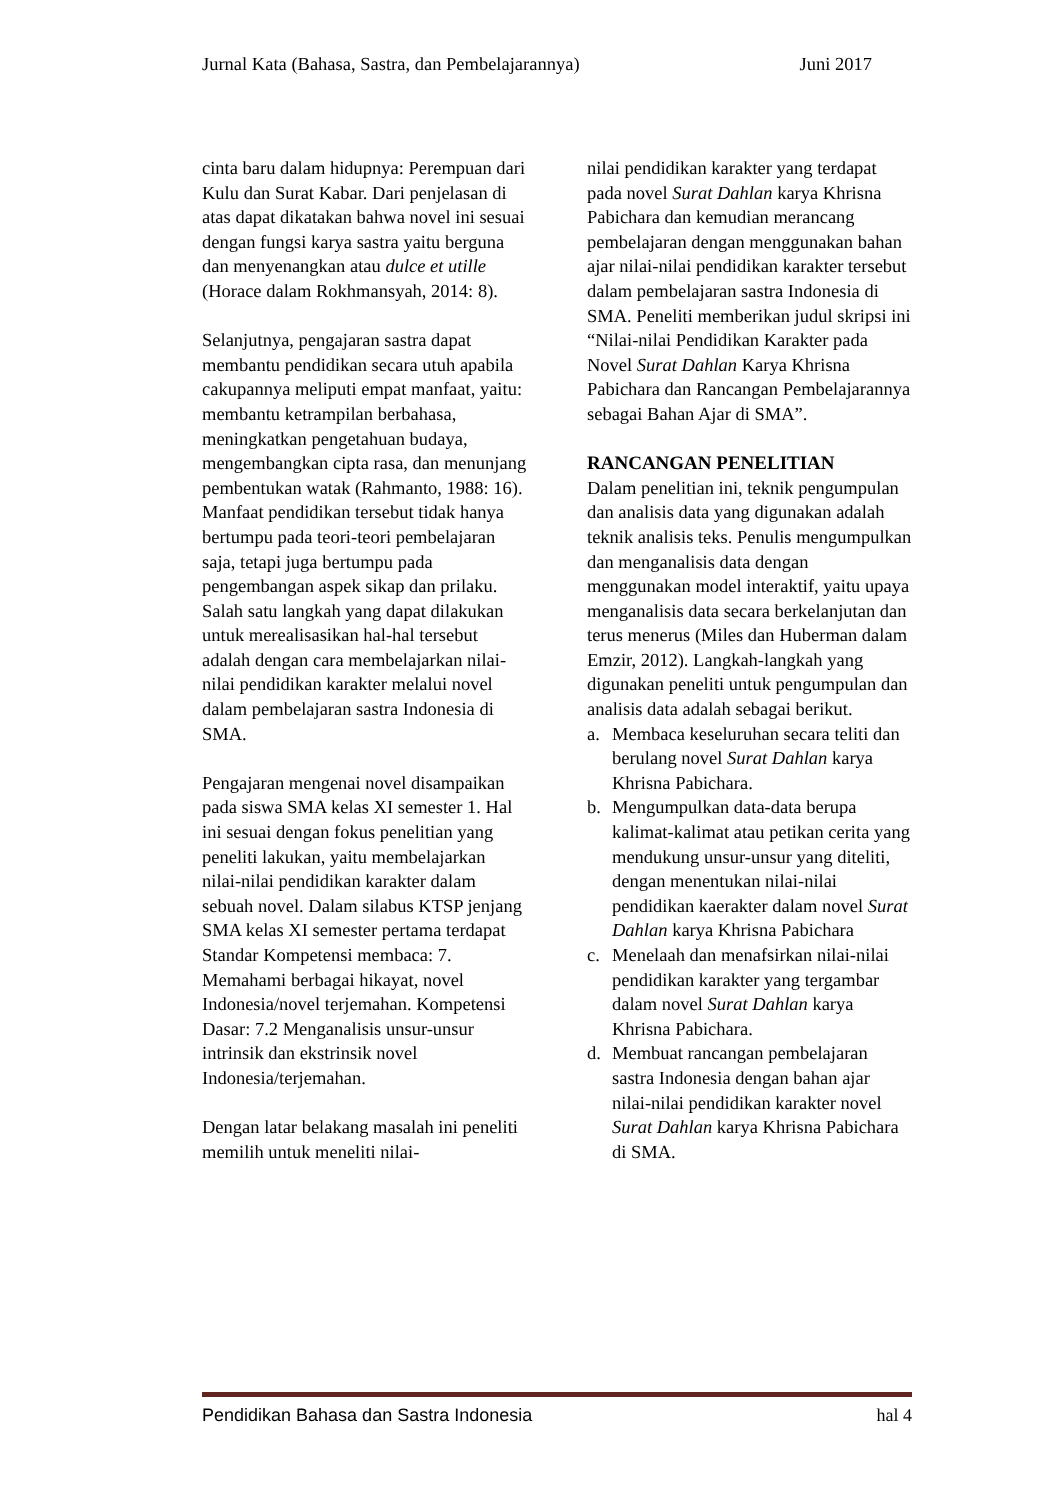Jurnal Kata (Bahasa, Sastra, dan Pembelajarannya) Juni 2017
cinta baru dalam hidupnya: Perempuan dari Kulu dan Surat Kabar. Dari penjelasan di atas dapat dikatakan bahwa novel ini sesuai dengan fungsi karya sastra yaitu berguna dan menyenangkan atau dulce et utille (Horace dalam Rokhmansyah, 2014: 8).
Selanjutnya, pengajaran sastra dapat membantu pendidikan secara utuh apabila cakupannya meliputi empat manfaat, yaitu: membantu ketrampilan berbahasa, meningkatkan pengetahuan budaya, mengembangkan cipta rasa, dan menunjang pembentukan watak (Rahmanto, 1988: 16). Manfaat pendidikan tersebut tidak hanya bertumpu pada teori-teori pembelajaran saja, tetapi juga bertumpu pada pengembangan aspek sikap dan prilaku. Salah satu langkah yang dapat dilakukan untuk merealisasikan hal-hal tersebut adalah dengan cara membelajarkan nilai-nilai pendidikan karakter melalui novel dalam pembelajaran sastra Indonesia di SMA.
Pengajaran mengenai novel disampaikan pada siswa SMA kelas XI semester 1. Hal ini sesuai dengan fokus penelitian yang peneliti lakukan, yaitu membelajarkan nilai-nilai pendidikan karakter dalam sebuah novel. Dalam silabus KTSP jenjang SMA kelas XI semester pertama terdapat Standar Kompetensi membaca: 7. Memahami berbagai hikayat, novel Indonesia/novel terjemahan. Kompetensi Dasar: 7.2 Menganalisis unsur-unsur intrinsik dan ekstrinsik novel Indonesia/terjemahan.
Dengan latar belakang masalah ini peneliti memilih untuk meneliti nilai-
nilai pendidikan karakter yang terdapat pada novel Surat Dahlan karya Khrisna Pabichara dan kemudian merancang pembelajaran dengan menggunakan bahan ajar nilai-nilai pendidikan karakter tersebut dalam pembelajaran sastra Indonesia di SMA. Peneliti memberikan judul skripsi ini “Nilai-nilai Pendidikan Karakter pada Novel Surat Dahlan Karya Khrisna Pabichara dan Rancangan Pembelajarannya sebagai Bahan Ajar di SMA”.
RANCANGAN PENELITIAN
Dalam penelitian ini, teknik pengumpulan dan analisis data yang digunakan adalah teknik analisis teks. Penulis mengumpulkan dan menganalisis data dengan menggunakan model interaktif, yaitu upaya menganalisis data secara berkelanjutan dan terus menerus (Miles dan Huberman dalam Emzir, 2012). Langkah-langkah yang digunakan peneliti untuk pengumpulan dan analisis data adalah sebagai berikut.
a. Membaca keseluruhan secara teliti dan berulang novel Surat Dahlan karya Khrisna Pabichara.
b. Mengumpulkan data-data berupa kalimat-kalimat atau petikan cerita yang mendukung unsur-unsur yang diteliti, dengan menentukan nilai-nilai pendidikan kaerakter dalam novel Surat Dahlan karya Khrisna Pabichara
c. Menelaah dan menafsirkan nilai-nilai pendidikan karakter yang tergambar dalam novel Surat Dahlan karya Khrisna Pabichara.
d. Membuat rancangan pembelajaran sastra Indonesia dengan bahan ajar nilai-nilai pendidikan karakter novel Surat Dahlan karya Khrisna Pabichara di SMA.
Pendidikan Bahasa dan Sastra Indonesia hal 4